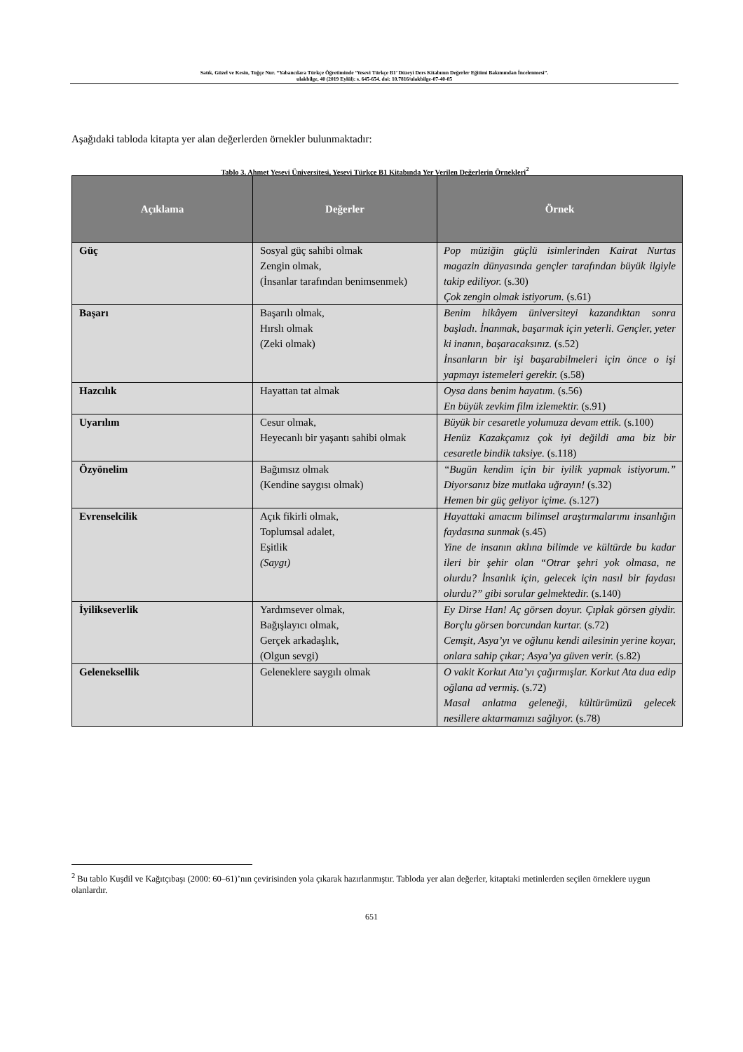Satık, Güzel ve Kesin, Tuğçe Nur. “Yabancılara Türkçe Öğretiminde ‘Yesevi Türkçe B1’ Düzeyi Ders Kitabının Değerler Eğitimi Bakımından İncelenmesi”.
ulakbilge, 40 (2019 Eylül): s. 645-654. doi: 10.7816/ulakbilge-07-40-05
Aşağıdaki tabloda kitapta yer alan değerlerden örnekler bulunmaktadır:
Tablo 3. Ahmet Yesevi Üniversitesi, Yesevi Türkçe B1 Kitabında Yer Verilen Değerlerin Örnekleri<sup>2</sup>
| Açıklama | Değerler | Örnek |
| --- | --- | --- |
| Güç | Sosyal güç sahibi olmak Zengin olmak, (İnsanlar tarafından benimsenmek) | Pop müziğin güçlü isimlerinden Kairat Nurtas magazin dünyasında gençler tarafından büyük ilgiyle takip ediliyor. (s.30) Çok zengin olmak istiyorum. (s.61) |
| Başarı | Başarılı olmak, Hırslı olmak (Zeki olmak) | Benim hikâyem üniversiteyi kazandıktan sonra başladı. İnanmak, başarmak için yeterli. Gençler, yeter ki inanın, başaracaksınız. (s.52) İnsanların bir işi başarabilmeleri için önce o işi yapmayı istemeleri gerekir. (s.58) |
| Hazcılık | Hayattan tat almak | Oysa dans benim hayatım. (s.56) En büyük zevkim film izlemektir. (s.91) |
| Uyarılım | Cesur olmak, Heyecanlı bir yaşantı sahibi olmak | Büyük bir cesaretle yolumuza devam ettik. (s.100) Henüz Kazakçamız çok iyi değildi ama biz bir cesaretle bindik taksiye. (s.118) |
| Özyönelim | Bağımsız olmak (Kendine saygısı olmak) | “Bugün kendim için bir iyilik yapmak istiyorum.” Diyorsanız bize mutlaka uğrayın! (s.32) Hemen bir güç geliyor içime. ( s.127) |
| Evrenselcilik | Açık fikirli olmak, Toplumsal adalet, Eşitlik (Saygı) | Hayattaki amacım bilimsel araştırmalarımı insanlığın faydasına sunmak (s.45) Yine de insanın aklına bilimde ve kültürde bu kadar ileri bir şehir olan “Otrar şehri yok olmasa, ne olurdu? İnsanlık için, gelecek için nasıl bir faydası olurdu?” gibi sorular gelmektedir. (s.140) |
| İyilikseverlik | Yardımsever olmak, Bağışlayıcı olmak, Gerçek arkadaşlık, (Olgun sevgi) | Ey Dirse Han! Aç görsen doyur. Çıplak görsen giydir. Borçlu görsen borcundan kurtar. (s.72) Cemşit, Asya’yı ve oğlunu kendi ailesinin yerine koyar, onlara sahip çıkar; Asya’ya güven verir. (s.82) |
| Geleneksellik | Geleneklere saygılı olmak | O vakit Korkut Ata’yı çağırmışlar. Korkut Ata dua edip oğlana ad vermiş. (s.72) Masal anlatma geleneği, kültürümüzü gelecek nesillere aktarmamızı sağlıyor. (s.78) |
<sup>2</sup> Bu tablo Kuşdil ve Kağıtçıbaşı (2000: 60–61)’nın çevirisinden yola çıkarak hazırlanmıştır. Tabloda yer alan değerler, kitaptaki metinlerden seçilen örneklere uygun olanlardır.
651